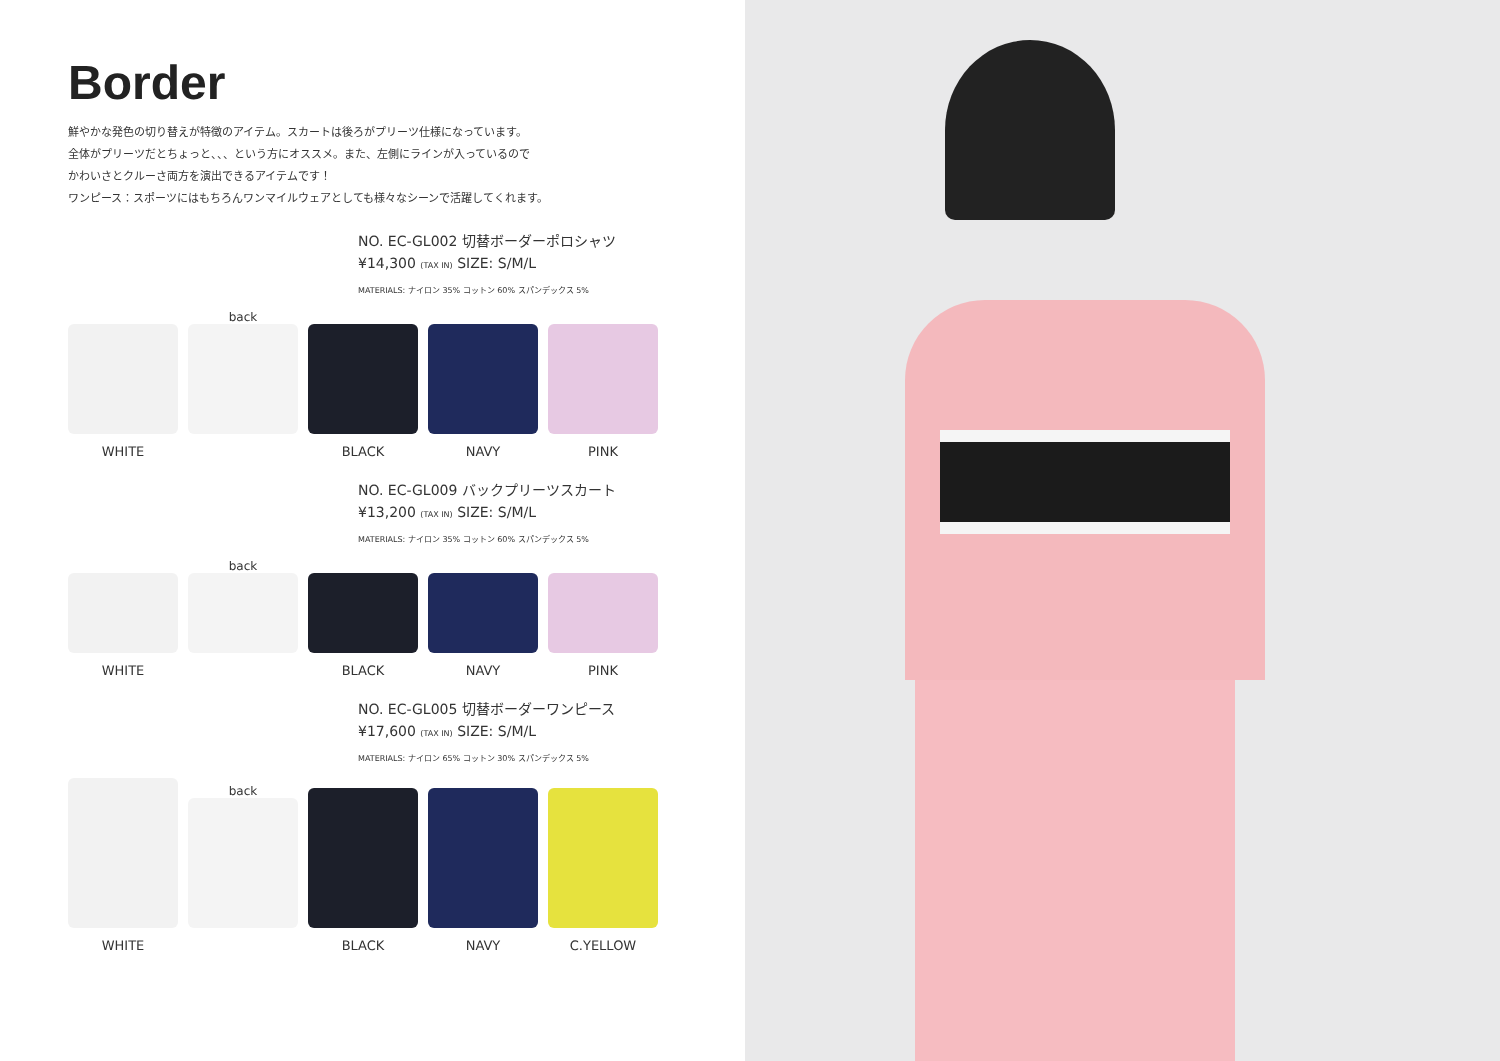Border
鮮やかな発色の切り替えが特徴のアイテム。スカートは後ろがプリーツ仕様になっています。
全体がプリーツだとちょっと、、、という方にオススメ。また、左側にラインが入っているので
かわいさとクルーさ両方を演出できるアイテムです！
ワンピース：スポーツにはもちろんワンマイルウェアとしても様々なシーンで活躍してくれます。
NO. EC-GL002 切替ボーダーポロシャツ
¥14,300 (TAX IN) SIZE: S/M/L
MATERIALS: ナイロン 35% コットン 60% スパンデックス 5%
WHITE
back
BLACK
NAVY
PINK
NO. EC-GL009 バックプリーツスカート
¥13,200 (TAX IN) SIZE: S/M/L
MATERIALS: ナイロン 35% コットン 60% スパンデックス 5%
WHITE
back
BLACK
NAVY
PINK
NO. EC-GL005 切替ボーダーワンピース
¥17,600 (TAX IN) SIZE: S/M/L
MATERIALS: ナイロン 65% コットン 30% スパンデックス 5%
WHITE
back
BLACK
NAVY
C.YELLOW